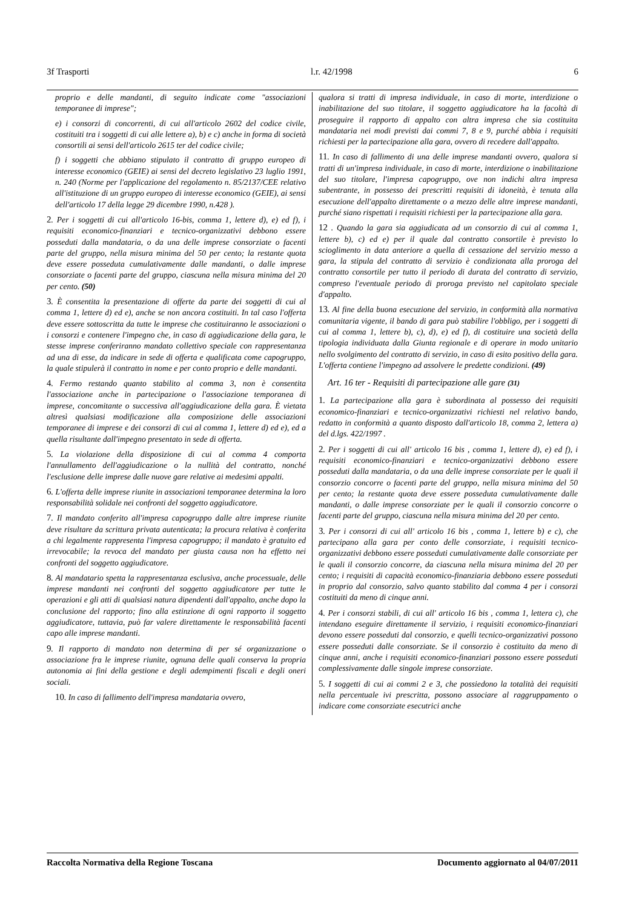3f Trasporti l.r. 42/1998 6
proprio e delle mandanti, di seguito indicate come "associazioni temporanee di imprese";
e) i consorzi di concorrenti, di cui all'articolo 2602 del codice civile, costituiti tra i soggetti di cui alle lettere a), b) e c) anche in forma di società consortili ai sensi dell'articolo 2615 ter del codice civile;
f) i soggetti che abbiano stipulato il contratto di gruppo europeo di interesse economico (GEIE) ai sensi del decreto legislativo 23 luglio 1991, n. 240 (Norme per l'applicazione del regolamento n. 85/2137/CEE relativo all'istituzione di un gruppo europeo di interesse economico (GEIE), ai sensi dell'articolo 17 della legge 29 dicembre 1990, n.428 ).
2. Per i soggetti di cui all'articolo 16-bis, comma 1, lettere d), e) ed f), i requisiti economico-finanziari e tecnico-organizzativi debbono essere posseduti dalla mandataria, o da una delle imprese consorziate o facenti parte del gruppo, nella misura minima del 50 per cento; la restante quota deve essere posseduta cumulativamente dalle mandanti, o dalle imprese consorziate o facenti parte del gruppo, ciascuna nella misura minima del 20 per cento. (50)
3. È consentita la presentazione di offerte da parte dei soggetti di cui al comma 1, lettere d) ed e), anche se non ancora costituiti. In tal caso l'offerta deve essere sottoscritta da tutte le imprese che costituiranno le associazioni o i consorzi e contenere l'impegno che, in caso di aggiudicazione della gara, le stesse imprese conferiranno mandato collettivo speciale con rappresentanza ad una di esse, da indicare in sede di offerta e qualificata come capogruppo, la quale stipulerà il contratto in nome e per conto proprio e delle mandanti.
4. Fermo restando quanto stabilito al comma 3, non è consentita l'associazione anche in partecipazione o l'associazione temporanea di imprese, concomitante o successiva all'aggiudicazione della gara. È vietata altresì qualsiasi modificazione alla composizione delle associazioni temporanee di imprese e dei consorzi di cui al comma 1, lettere d) ed e), ed a quella risultante dall'impegno presentato in sede di offerta.
5. La violazione della disposizione di cui al comma 4 comporta l'annullamento dell'aggiudicazione o la nullità del contratto, nonché l'esclusione delle imprese dalle nuove gare relative ai medesimi appalti.
6. L'offerta delle imprese riunite in associazioni temporanee determina la loro responsabilità solidale nei confronti del soggetto aggiudicatore.
7. Il mandato conferito all'impresa capogruppo dalle altre imprese riunite deve risultare da scrittura privata autenticata; la procura relativa è conferita a chi legalmente rappresenta l'impresa capogruppo; il mandato è gratuito ed irrevocabile; la revoca del mandato per giusta causa non ha effetto nei confronti del soggetto aggiudicatore.
8. Al mandatario spetta la rappresentanza esclusiva, anche processuale, delle imprese mandanti nei confronti del soggetto aggiudicatore per tutte le operazioni e gli atti di qualsiasi natura dipendenti dall'appalto, anche dopo la conclusione del rapporto; fino alla estinzione di ogni rapporto il soggetto aggiudicatore, tuttavia, può far valere direttamente le responsabilità facenti capo alle imprese mandanti.
9. Il rapporto di mandato non determina di per sé organizzazione o associazione fra le imprese riunite, ognuna delle quali conserva la propria autonomia ai fini della gestione e degli adempimenti fiscali e degli oneri sociali.
10. In caso di fallimento dell'impresa mandataria ovvero,
qualora si tratti di impresa individuale, in caso di morte, interdizione o inabilitazione del suo titolare, il soggetto aggiudicatore ha la facoltà di proseguire il rapporto di appalto con altra impresa che sia costituita mandataria nei modi previsti dai commi 7, 8 e 9, purché abbia i requisiti richiesti per la partecipazione alla gara, ovvero di recedere dall'appalto.
11. In caso di fallimento di una delle imprese mandanti ovvero, qualora si tratti di un'impresa individuale, in caso di morte, interdizione o inabilitazione del suo titolare, l'impresa capogruppo, ove non indichi altra impresa subentrante, in possesso dei prescritti requisiti di idoneità, è tenuta alla esecuzione dell'appalto direttamente o a mezzo delle altre imprese mandanti, purché siano rispettati i requisiti richiesti per la partecipazione alla gara.
12 . Quando la gara sia aggiudicata ad un consorzio di cui al comma 1, lettere b), c) ed e) per il quale dal contratto consortile è previsto lo scioglimento in data anteriore a quella di cessazione del servizio messo a gara, la stipula del contratto di servizio è condizionata alla proroga del contratto consortile per tutto il periodo di durata del contratto di servizio, compreso l'eventuale periodo di proroga previsto nel capitolato speciale d'appalto.
13. Al fine della buona esecuzione del servizio, in conformità alla normativa comunitaria vigente, il bando di gara può stabilire l'obbligo, per i soggetti di cui al comma 1, lettere b), c), d), e) ed f), di costituire una società della tipologia individuata dalla Giunta regionale e di operare in modo unitario nello svolgimento del contratto di servizio, in caso di esito positivo della gara. L'offerta contiene l'impegno ad assolvere le predette condizioni. (49)
Art. 16 ter - Requisiti di partecipazione alle gare (31)
1. La partecipazione alla gara è subordinata al possesso dei requisiti economico-finanziari e tecnico-organizzativi richiesti nel relativo bando, redatto in conformità a quanto disposto dall'articolo 18, comma 2, lettera a) del d.lgs. 422/1997 .
2. Per i soggetti di cui all' articolo 16 bis , comma 1, lettere d), e) ed f), i requisiti economico-finanziari e tecnico-organizzativi debbono essere posseduti dalla mandataria, o da una delle imprese consorziate per le quali il consorzio concorre o facenti parte del gruppo, nella misura minima del 50 per cento; la restante quota deve essere posseduta cumulativamente dalle mandanti, o dalle imprese consorziate per le quali il consorzio concorre o facenti parte del gruppo, ciascuna nella misura minima del 20 per cento.
3. Per i consorzi di cui all' articolo 16 bis , comma 1, lettere b) e c), che partecipano alla gara per conto delle consorziate, i requisiti tecnico-organizzativi debbono essere posseduti cumulativamente dalle consorziate per le quali il consorzio concorre, da ciascuna nella misura minima del 20 per cento; i requisiti di capacità economico-finanziaria debbono essere posseduti in proprio dal consorzio, salvo quanto stabilito dal comma 4 per i consorzi costituiti da meno di cinque anni.
4. Per i consorzi stabili, di cui all' articolo 16 bis , comma 1, lettera c), che intendano eseguire direttamente il servizio, i requisiti economico-finanziari devono essere posseduti dal consorzio, e quelli tecnico-organizzativi possono essere posseduti dalle consorziate. Se il consorzio è costituito da meno di cinque anni, anche i requisiti economico-finanziari possono essere posseduti complessivamente dalle singole imprese consorziate.
5. I soggetti di cui ai commi 2 e 3, che possiedono la totalità dei requisiti nella percentuale ivi prescritta, possono associare al raggruppamento o indicare come consorziate esecutrici anche
Raccolta Normativa della Regione Toscana Documento aggiornato al 04/07/2011